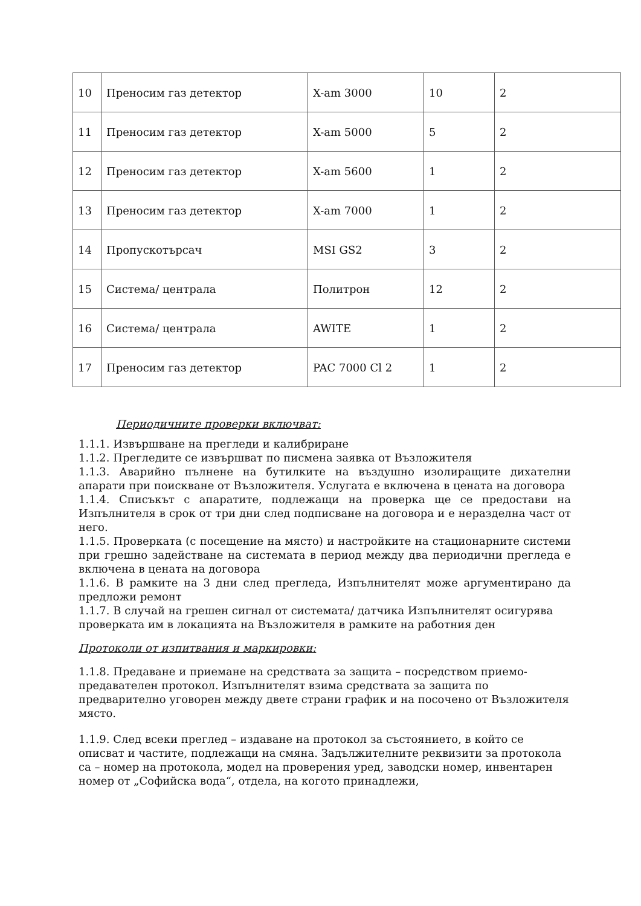| 10 | Преносим газ детектор | X-am 3000 | 10 | 2 |
| 11 | Преносим газ детектор | X-am 5000 | 5 | 2 |
| 12 | Преносим газ детектор | X-am 5600 | 1 | 2 |
| 13 | Преносим газ детектор | X-am 7000 | 1 | 2 |
| 14 | Пропускотърсач | MSI GS2 | 3 | 2 |
| 15 | Система/ централа | Политрон | 12 | 2 |
| 16 | Система/ централа | AWITE | 1 | 2 |
| 17 | Преносим газ детектор | PAC 7000 Cl 2 | 1 | 2 |
Периодичните проверки включват:
1.1.1. Извършване на прегледи и калибриране
1.1.2. Прегледите се извършват по писмена заявка от Възложителя
1.1.3. Аварийно пълнене на бутилките на въздушно изолиращите дихателни апарати при поискване от Възложителя. Услугата е включена в цената на договора
1.1.4. Списъкът с апаратите, подлежащи на проверка ще се предостави на Изпълнителя в срок от три дни след подписване на договора и е неразделна част от него.
1.1.5. Проверката (с посещение на място) и настройките на стационарните системи при грешно задействане на системата в период между два периодични прегледа е включена в цената на договора
1.1.6. В рамките на 3 дни след прегледа, Изпълнителят може аргументирано да предложи ремонт
1.1.7. В случай на грешен сигнал от системата/ датчика Изпълнителят осигурява проверката им в локацията на Възложителя в рамките на работния ден
Протоколи от изпитвания и маркировки:
1.1.8. Предаване и приемане на средствата за защита – посредством приемо-предавателен протокол. Изпълнителят взима средствата за защита по предварително уговорен между двете страни график и на посочено от Възложителя място.
1.1.9. След всеки преглед – издаване на протокол за състоянието, в който се описват и частите, подлежащи на смяна. Задължителните реквизити за протокола са – номер на протокола, модел на проверения уред, заводски номер, инвентарен номер от „Софийска вода“, отдела, на когото принадлежи,